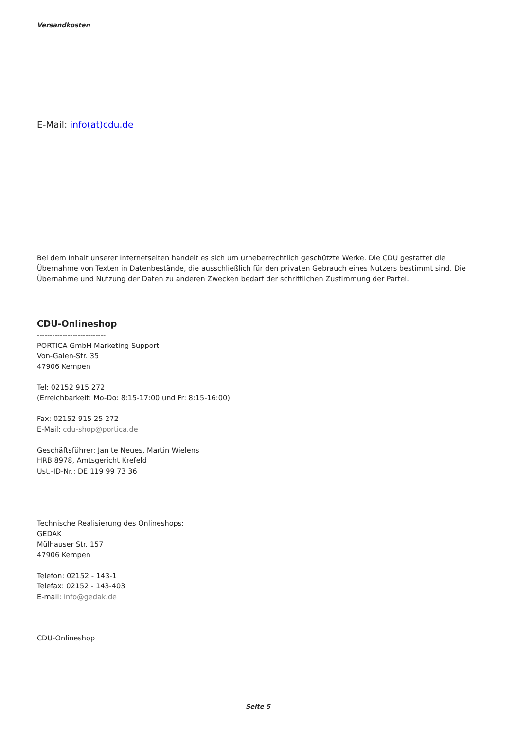Versandkosten
E-Mail: info(at)cdu.de
Bei dem Inhalt unserer Internetseiten handelt es sich um urheberrechtlich geschützte Werke. Die CDU gestattet die Übernahme von Texten in Datenbestände, die ausschließlich für den privaten Gebrauch eines Nutzers bestimmt sind. Die Übernahme und Nutzung der Daten zu anderen Zwecken bedarf der schriftlichen Zustimmung der Partei.
CDU-Onlineshop
---------------------------
PORTICA GmbH Marketing Support
Von-Galen-Str. 35
47906 Kempen
Tel: 02152 915 272
(Erreichbarkeit: Mo-Do: 8:15-17:00 und Fr: 8:15-16:00)
Fax: 02152 915 25 272
E-Mail: cdu-shop@portica.de
Geschäftsführer: Jan te Neues, Martin Wielens
HRB 8978, Amtsgericht Krefeld
Ust.-ID-Nr.: DE 119 99 73 36
Technische Realisierung des Onlineshops:
GEDAK
Mülhauser Str. 157
47906 Kempen
Telefon: 02152 - 143-1
Telefax: 02152 - 143-403
E-mail: info@gedak.de
CDU-Onlineshop
Seite 5